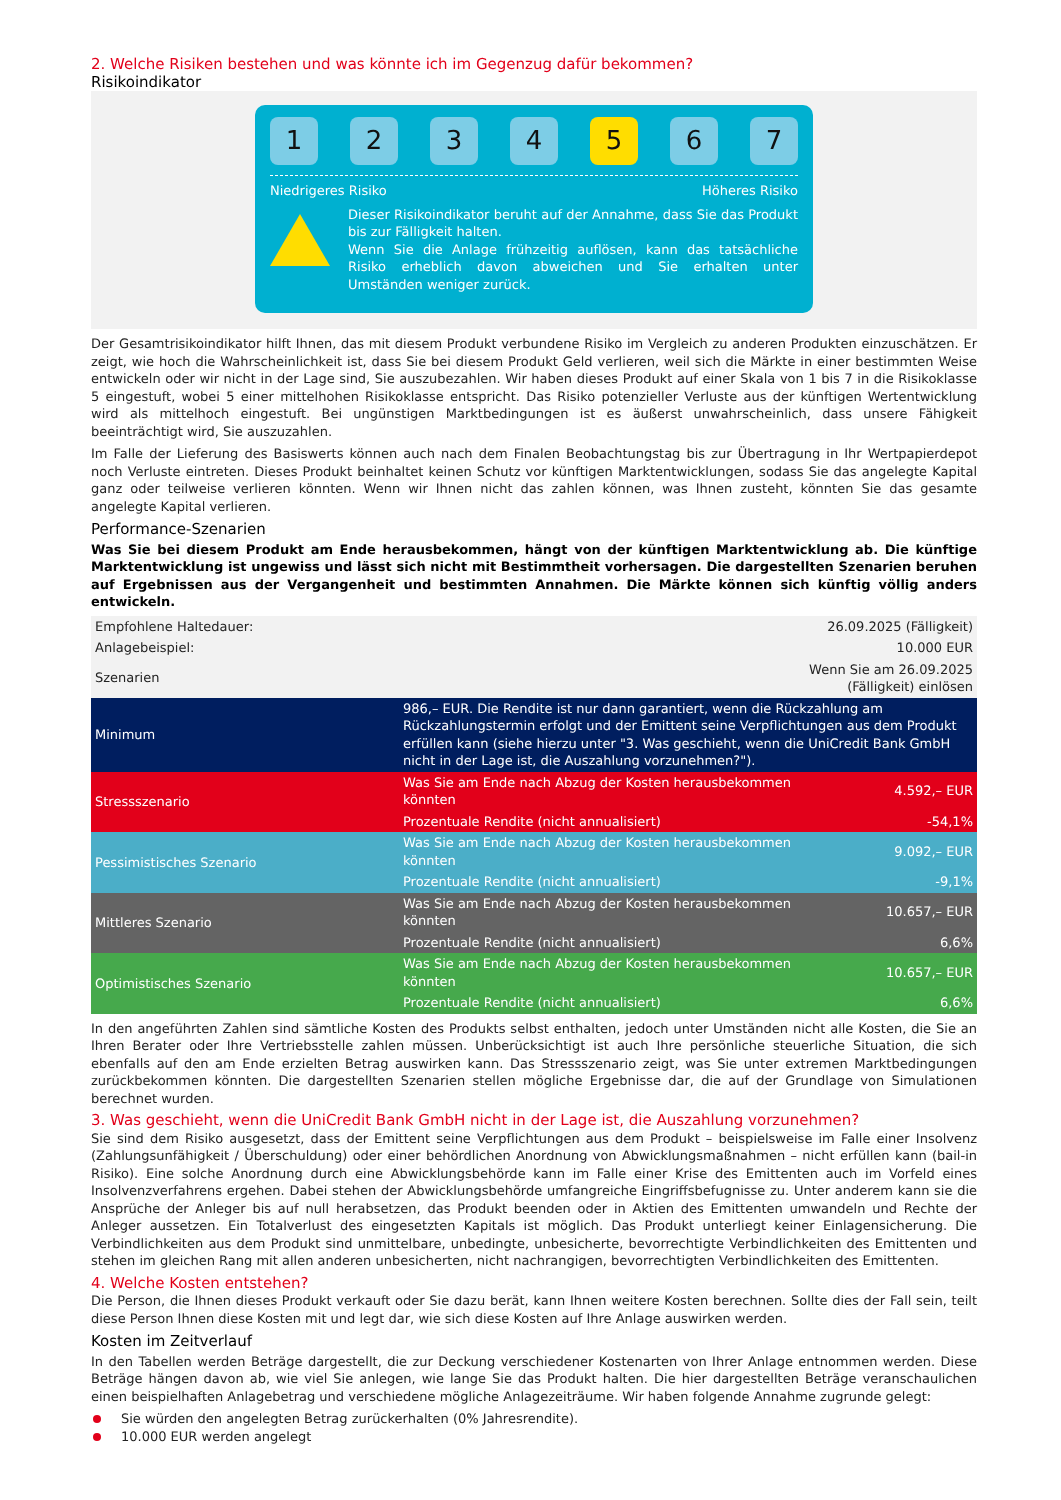2. Welche Risiken bestehen und was könnte ich im Gegenzug dafür bekommen?
Risikoindikator
1234 5 6 7
Niedrigeres Risiko Höheres Risiko
Dieser Risikoindikator beruht auf der Annahme, dass Sie das Produkt bis zur Fälligkeit halten.
Wenn Sie die Anlage frühzeitig auflösen, kann das tatsächliche Risiko erheblich davon abweichen und Sie erhalten unter Umständen weniger zurück.
Der Gesamtrisikoindikator hilft Ihnen, das mit diesem Produkt verbundene Risiko im Vergleich zu anderen Produkten einzuschätzen. Er zeigt, wie hoch die Wahrscheinlichkeit ist, dass Sie bei diesem Produkt Geld verlieren, weil sich die Märkte in einer bestimmten Weise entwickeln oder wir nicht in der Lage sind, Sie auszubezahlen. Wir haben dieses Produkt auf einer Skala von 1 bis 7 in die Risikoklasse 5 eingestuft, wobei 5 einer mittelhohen Risikoklasse entspricht. Das Risiko potenzieller Verluste aus der künftigen Wertentwicklung wird als mittelhoch eingestuft. Bei ungünstigen Marktbedingungen ist es äußerst unwahrscheinlich, dass unsere Fähigkeit beeinträchtigt wird, Sie auszuzahlen.
Im Falle der Lieferung des Basiswerts können auch nach dem Finalen Beobachtungstag bis zur Übertragung in Ihr Wertpapierdepot noch Verluste eintreten. Dieses Produkt beinhaltet keinen Schutz vor künftigen Marktentwicklungen, sodass Sie das angelegte Kapital ganz oder teilweise verlieren könnten. Wenn wir Ihnen nicht das zahlen können, was Ihnen zusteht, könnten Sie das gesamte angelegte Kapital verlieren.
Performance-Szenarien
Was Sie bei diesem Produkt am Ende herausbekommen, hängt von der künftigen Marktentwicklung ab. Die künftige Marktentwicklung ist ungewiss und lässt sich nicht mit Bestimmtheit vorhersagen. Die dargestellten Szenarien beruhen auf Ergebnissen aus der Vergangenheit und bestimmten Annahmen. Die Märkte können sich künftig völlig anders entwickeln.
| Empfohlene Haltedauer: | | 26.09.2025 (Fälligkeit) | |
| Anlagebeispiel: | | 10.000 EUR | |
| Szenarien | | Wenn Sie am 26.09.2025 (Fälligkeit) einlösen | |
| Minimum | 986,– EUR. Die Rendite ist nur dann garantiert, wenn die Rückzahlung am Rückzahlungstermin erfolgt und der Emittent seine Verpflichtungen aus dem Produkt erfüllen kann (siehe hierzu unter "3. Was geschieht, wenn die UniCredit Bank GmbH nicht in der Lage ist, die Auszahlung vorzunehmen?"). | | |
| Stressszenario | Was Sie am Ende nach Abzug der Kosten herausbekommen könnten | | 4.592,– EUR |
| | Prozentuale Rendite (nicht annualisiert) | | -54,1% |
| Pessimistisches Szenario | Was Sie am Ende nach Abzug der Kosten herausbekommen könnten | | 9.092,– EUR |
| | Prozentuale Rendite (nicht annualisiert) | | -9,1% |
| Mittleres Szenario | Was Sie am Ende nach Abzug der Kosten herausbekommen könnten | | 10.657,– EUR |
| | Prozentuale Rendite (nicht annualisiert) | | 6,6% |
| Optimistisches Szenario | Was Sie am Ende nach Abzug der Kosten herausbekommen könnten | | 10.657,– EUR |
| | Prozentuale Rendite (nicht annualisiert) | | 6,6% |
In den angeführten Zahlen sind sämtliche Kosten des Produkts selbst enthalten, jedoch unter Umständen nicht alle Kosten, die Sie an Ihren Berater oder Ihre Vertriebsstelle zahlen müssen. Unberücksichtigt ist auch Ihre persönliche steuerliche Situation, die sich ebenfalls auf den am Ende erzielten Betrag auswirken kann. Das Stressszenario zeigt, was Sie unter extremen Marktbedingungen zurückbekommen könnten. Die dargestellten Szenarien stellen mögliche Ergebnisse dar, die auf der Grundlage von Simulationen berechnet wurden.
3. Was geschieht, wenn die UniCredit Bank GmbH nicht in der Lage ist, die Auszahlung vorzunehmen?
Sie sind dem Risiko ausgesetzt, dass der Emittent seine Verpflichtungen aus dem Produkt – beispielsweise im Falle einer Insolvenz (Zahlungsunfähigkeit / Überschuldung) oder einer behördlichen Anordnung von Abwicklungsmaßnahmen – nicht erfüllen kann (bail-in Risiko). Eine solche Anordnung durch eine Abwicklungsbehörde kann im Falle einer Krise des Emittenten auch im Vorfeld eines Insolvenzverfahrens ergehen. Dabei stehen der Abwicklungsbehörde umfangreiche Eingriffsbefugnisse zu. Unter anderem kann sie die Ansprüche der Anleger bis auf null herabsetzen, das Produkt beenden oder in Aktien des Emittenten umwandeln und Rechte der Anleger aussetzen. Ein Totalverlust des eingesetzten Kapitals ist möglich. Das Produkt unterliegt keiner Einlagensicherung. Die Verbindlichkeiten aus dem Produkt sind unmittelbare, unbedingte, unbesicherte, bevorrechtigte Verbindlichkeiten des Emittenten und stehen im gleichen Rang mit allen anderen unbesicherten, nicht nachrangigen, bevorrechtigten Verbindlichkeiten des Emittenten.
4. Welche Kosten entstehen?
Die Person, die Ihnen dieses Produkt verkauft oder Sie dazu berät, kann Ihnen weitere Kosten berechnen. Sollte dies der Fall sein, teilt diese Person Ihnen diese Kosten mit und legt dar, wie sich diese Kosten auf Ihre Anlage auswirken werden.
Kosten im Zeitverlauf
In den Tabellen werden Beträge dargestellt, die zur Deckung verschiedener Kostenarten von Ihrer Anlage entnommen werden. Diese Beträge hängen davon ab, wie viel Sie anlegen, wie lange Sie das Produkt halten. Die hier dargestellten Beträge veranschaulichen einen beispielhaften Anlagebetrag und verschiedene mögliche Anlagezeiträume. Wir haben folgende Annahme zugrunde gelegt:
Sie würden den angelegten Betrag zurückerhalten (0% Jahresrendite).
10.000 EUR werden angelegt